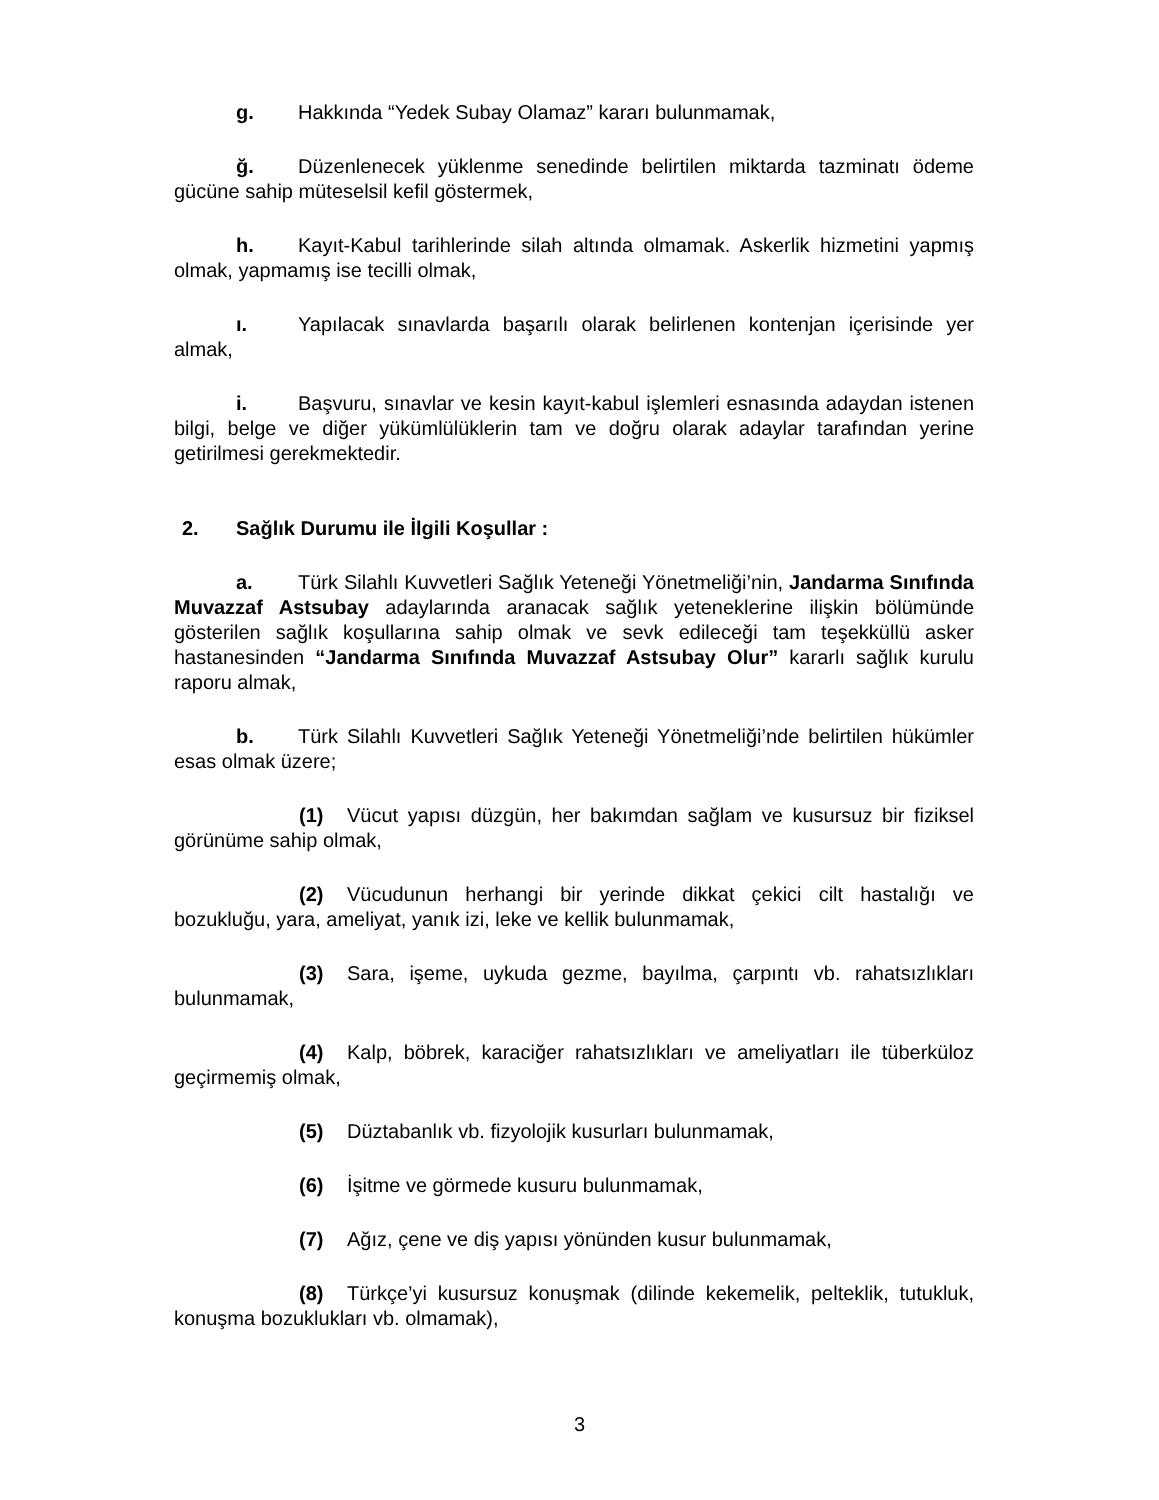g. Hakkında “Yedek Subay Olamaz” kararı bulunmamak,
ğ. Düzenlenecek yüklenme senedinde belirtilen miktarda tazminatı ödeme gücüne sahip müteselsil kefil göstermek,
h. Kayıt-Kabul tarihlerinde silah altında olmamak. Askerlik hizmetini yapmış olmak, yapmamış ise tecilli olmak,
ı. Yapılacak sınavlarda başarılı olarak belirlenen kontenjan içerisinde yer almak,
i. Başvuru, sınavlar ve kesin kayıt-kabul işlemleri esnasında adaydan istenen bilgi, belge ve diğer yükümlülüklerin tam ve doğru olarak adaylar tarafından yerine getirilmesi gerekmektedir.
2. Sağlık Durumu ile İlgili Koşullar :
a. Türk Silahlı Kuvvetleri Sağlık Yeteneği Yönetmeliği’nin, Jandarma Sınıfında Muvazzaf Astsubay adaylarında aranacak sağlık yeteneklerine ilişkin bölümünde gösterilen sağlık koşullarına sahip olmak ve sevk edileceği tam teşekküllü asker hastanesinden “Jandarma Sınıfında Muvazzaf Astsubay Olur” kararlı sağlık kurulu raporu almak,
b. Türk Silahlı Kuvvetleri Sağlık Yeteneği Yönetmeliği’nde belirtilen hükümler esas olmak üzere;
(1) Vücut yapısı düzgün, her bakımdan sağlam ve kusursuz bir fiziksel görünüme sahip olmak,
(2) Vücudunun herhangi bir yerinde dikkat çekici cilt hastalığı ve bozukluğu, yara, ameliyat, yanık izi, leke ve kellik bulunmamak,
(3) Sara, işeme, uykuda gezme, bayılma, çarpıntı vb. rahatsızlıkları bulunmamak,
(4) Kalp, böbrek, karaciğer rahatsızlıkları ve ameliyatları ile tüberküloz geçirmemiş olmak,
(5) Düztabanlık vb. fizyolojik kusurları bulunmamak,
(6) İşitme ve görmede kusuru bulunmamak,
(7) Ağız, çene ve diş yapısı yönünden kusur bulunmamak,
(8) Türkçe’yi kusursuz konuşmak (dilinde kekemelik, pelteklik, tutukluk, konuşma bozuklukları vb. olmamak),
3